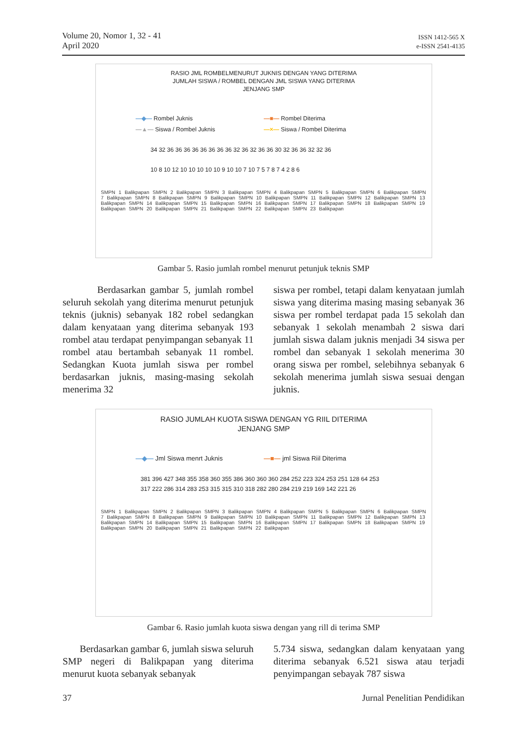Volume 20, Nomor 1, 32 - 41
April 2020
ISSN 1412-565 X
e-ISSN 2541-4135
RASIO JML ROMBELMENURUT JUKNIS DENGAN YANG DITERIMA
JUMLAH SISWA / ROMBEL DENGAN JML SISWA YANG DITERIMA
JENJANG SMP
—◆— Rombel Juknis —■— Rombel Diterima —▲— Siswa / Rombel Juknis —×— Siswa / Rombel Diterima
34 32 36 36 36 36 36 36 36 36 32 36 32 36 36 30 32 36 36 32 32 36
10 8 10 12 10 10 10 10 10 9 10 10 7 10 7 5 7 8 7 4 2 8 6
SMPN 1 Balikpapan SMPN 2 Balikpapan SMPN 3 Balikpapan SMPN 4 Balikpapan SMPN 5 Balikpapan SMPN 6 Balikpapan SMPN 7 Balikpapan SMPN 8 Balikpapan SMPN 9 Balikpapan SMPN 10 Balikpapan SMPN 11 Balikpapan SMPN 12 Balikpapan SMPN 13 Balikpapan SMPN 14 Balikpapan SMPN 15 Balikpapan SMPN 16 Balikpapan SMPN 17 Balikpapan SMPN 18 Balikpapan SMPN 19 Balikpapan SMPN 20 Balikpapan SMPN 21 Balikpapan SMPN 22 Balikpapan SMPN 23 Balikpapan
Gambar 5. Rasio jumlah rombel menurut petunjuk teknis SMP
Berdasarkan gambar 5, jumlah rombel seluruh sekolah yang diterima menurut petunjuk teknis (juknis) sebanyak 182 robel sedangkan dalam kenyataan yang diterima sebanyak 193 rombel atau terdapat penyimpangan sebanyak 11 rombel atau bertambah sebanyak 11 rombel. Sedangkan Kuota jumlah siswa per rombel berdasarkan juknis, masing-masing sekolah menerima 32
siswa per rombel, tetapi dalam kenyataan jumlah siswa yang diterima masing masing sebanyak 36 siswa per rombel terdapat pada 15 sekolah dan sebanyak 1 sekolah menambah 2 siswa dari jumlah siswa dalam juknis menjadi 34 siswa per rombel dan sebanyak 1 sekolah menerima 30 orang siswa per rombel, selebihnya sebanyak 6 sekolah menerima jumlah siswa sesuai dengan juknis.
RASIO JUMLAH KUOTA SISWA DENGAN YG RIIL DITERIMA
JENJANG SMP
—◆— Jml Siswa menrt Juknis —■— jml Siswa Riil Diterima
381 396 427 348 355 358 360 355 386 360 360 360 284 252 223 324 253 251 128 64 253
317 222 286 314 283 253 315 315 310 318 282 280 284 219 219 169 142 221 26
SMPN 1 Balikpapan SMPN 2 Balikpapan SMPN 3 Balikpapan SMPN 4 Balikpapan SMPN 5 Balikpapan SMPN 6 Balikpapan SMPN 7 Balikpapan SMPN 8 Balikpapan SMPN 9 Balikpapan SMPN 10 Balikpapan SMPN 11 Balikpapan SMPN 12 Balikpapan SMPN 13 Balikpapan SMPN 14 Balikpapan SMPN 15 Balikpapan SMPN 16 Balikpapan SMPN 17 Balikpapan SMPN 18 Balikpapan SMPN 19 Balikpapan SMPN 20 Balikpapan SMPN 21 Balikpapan SMPN 22 Balikpapan
Gambar 6. Rasio jumlah kuota siswa dengan yang rill di terima SMP
Berdasarkan gambar 6, jumlah siswa seluruh SMP negeri di Balikpapan yang diterima menurut kuota sebanyak sebanyak
5.734 siswa, sedangkan dalam kenyataan yang diterima sebanyak 6.521 siswa atau terjadi penyimpangan sebayak 787 siswa
37 Jurnal Penelitian Pendidikan